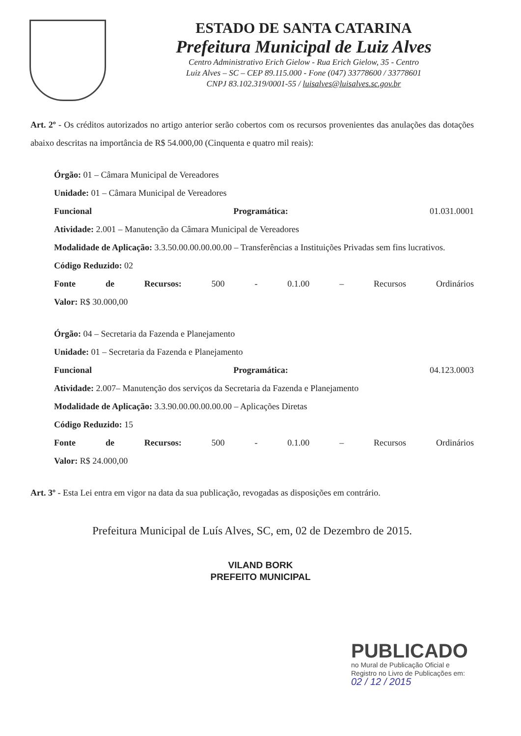ESTADO DE SANTA CATARINA
Prefeitura Municipal de Luiz Alves
Centro Administrativo Erich Gielow - Rua Erich Gielow, 35 - Centro
Luiz Alves – SC – CEP 89.115.000 - Fone (047) 33778600 / 33778601
CNPJ 83.102.319/0001-55 / luisalves@luisalves.sc.gov.br
Art. 2º - Os créditos autorizados no artigo anterior serão cobertos com os recursos provenientes das anulações das dotações abaixo descritas na importância de R$ 54.000,00 (Cinquenta e quatro mil reais):
Órgão: 01 – Câmara Municipal de Vereadores
Unidade: 01 – Câmara Municipal de Vereadores
Funcional Programática: 01.031.0001
Atividade: 2.001 – Manutenção da Câmara Municipal de Vereadores
Modalidade de Aplicação: 3.3.50.00.00.00.00.00 – Transferências a Instituições Privadas sem fins lucrativos.
Código Reduzido: 02
Fonte de Recursos: 500 - 0.1.00 – Recursos Ordinários
Valor: R$ 30.000,00
Órgão: 04 – Secretaria da Fazenda e Planejamento
Unidade: 01 – Secretaria da Fazenda e Planejamento
Funcional Programática: 04.123.0003
Atividade: 2.007– Manutenção dos serviços da Secretaria da Fazenda e Planejamento
Modalidade de Aplicação: 3.3.90.00.00.00.00.00 – Aplicações Diretas
Código Reduzido: 15
Fonte de Recursos: 500 - 0.1.00 – Recursos Ordinários
Valor: R$ 24.000,00
Art. 3º - Esta Lei entra em vigor na data da sua publicação, revogadas as disposições em contrário.
Prefeitura Municipal de Luís Alves, SC, em, 02 de Dezembro de 2015.
VILAND BORK
PREFEITO MUNICIPAL
PUBLICADO
no Mural de Publicação Oficial e
Registro no Livro de Publicações em:
02 / 12 / 2015